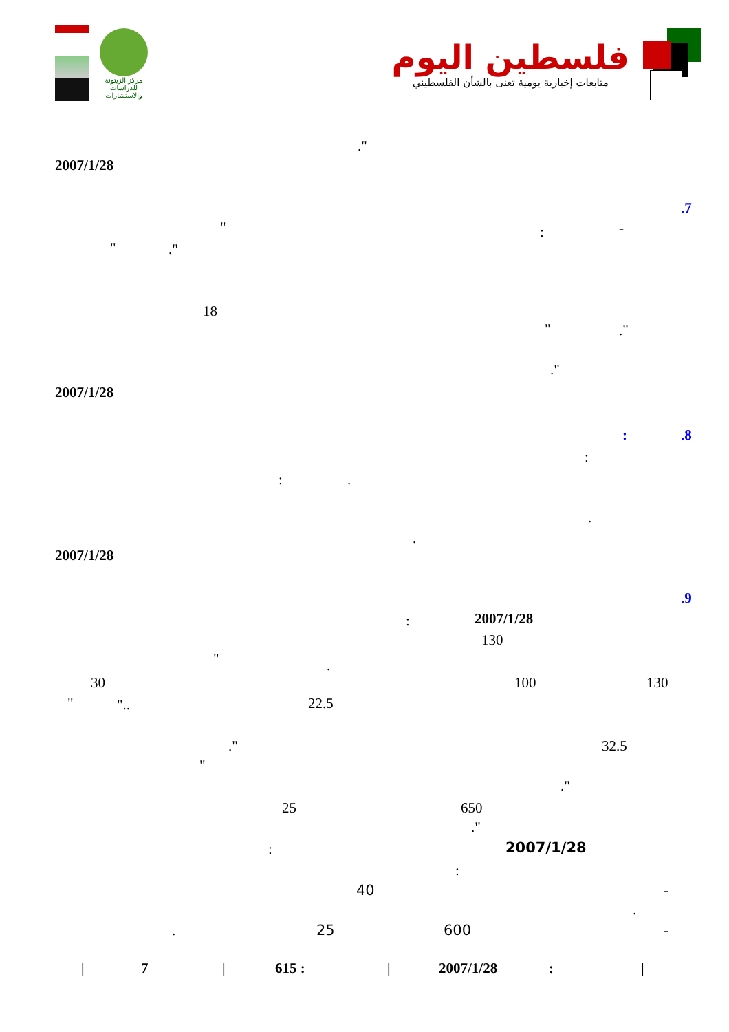مركز الزيتونة
للدراسات والاستشارات
فلسطين اليوم
متابعات إخبارية يومية تعنى بالشأن الفلسطيني
."
2007/1/28
.7
": -
"."
18
"."
."
2007/1/28
:.8
:
:.
.
.
2007/1/28
.9
: 2007/1/28
130
".
30 100 130
" ".. 22.5
." 32.5
"
."
25 650
."
: 2007/1/28
:
40 -
.
. 25 600 -
| 7 | 615 : | 2007/1/28 : |